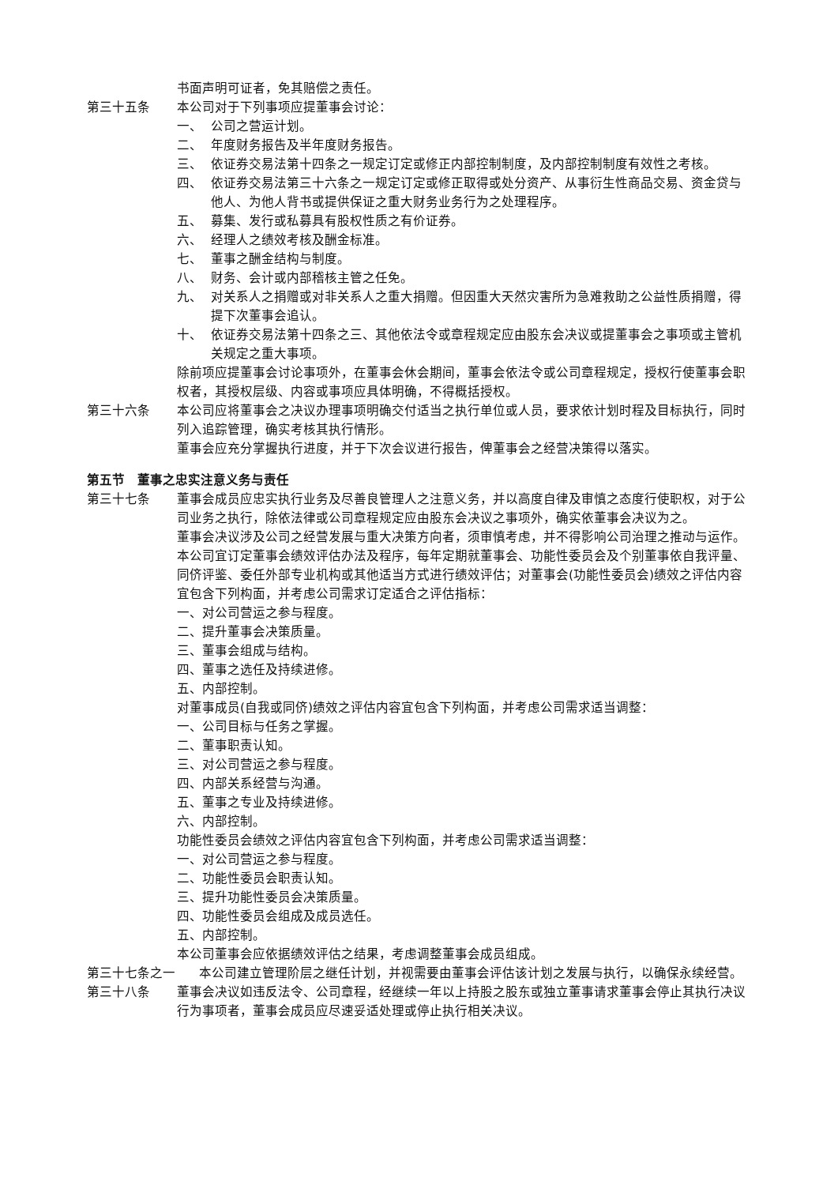书面声明可证者，免其赔偿之责任。
第三十五条 本公司对于下列事项应提董事会讨论：
一、 公司之营运计划。
二、 年度财务报告及半年度财务报告。
三、 依证券交易法第十四条之一规定订定或修正内部控制制度，及内部控制制度有效性之考核。
四、 依证券交易法第三十六条之一规定订定或修正取得或处分资产、从事衍生性商品交易、资金贷与他人、为他人背书或提供保证之重大财务业务行为之处理程序。
五、 募集、发行或私募具有股权性质之有价证券。
六、 经理人之绩效考核及酬金标准。
七、 董事之酬金结构与制度。
八、 财务、会计或内部稽核主管之任免。
九、 对关系人之捐赠或对非关系人之重大捐赠。但因重大天然灾害所为急难救助之公益性质捐赠，得提下次董事会追认。
十、 依证券交易法第十四条之三、其他依法令或章程规定应由股东会决议或提董事会之事项或主管机关规定之重大事项。
除前项应提董事会讨论事项外，在董事会休会期间，董事会依法令或公司章程规定，授权行使董事会职权者，其授权层级、内容或事项应具体明确，不得概括授权。
第三十六条 本公司应将董事会之决议办理事项明确交付适当之执行单位或人员，要求依计划时程及目标执行，同时列入追踪管理，确实考核其执行情形。
董事会应充分掌握执行进度，并于下次会议进行报告，俾董事会之经营决策得以落实。
第五节　董事之忠实注意义务与责任
第三十七条 董事会成员应忠实执行业务及尽善良管理人之注意义务，并以高度自律及审慎之态度行使职权，对于公司业务之执行，除依法律或公司章程规定应由股东会决议之事项外，确实依董事会决议为之。
董事会决议涉及公司之经营发展与重大决策方向者，须审慎考虑，并不得影响公司治理之推动与运作。
本公司宜订定董事会绩效评估办法及程序，每年定期就董事会、功能性委员会及个别董事依自我评量、同侪评鉴、委任外部专业机构或其他适当方式进行绩效评估；对董事会(功能性委员会)绩效之评估内容宜包含下列构面，并考虑公司需求订定适合之评估指标：
一、对公司营运之参与程度。
二、提升董事会决策质量。
三、董事会组成与结构。
四、董事之选任及持续进修。
五、内部控制。
对董事成员(自我或同侪)绩效之评估内容宜包含下列构面，并考虑公司需求适当调整：
一、公司目标与任务之掌握。
二、董事职责认知。
三、对公司营运之参与程度。
四、内部关系经营与沟通。
五、董事之专业及持续进修。
六、内部控制。
功能性委员会绩效之评估内容宜包含下列构面，并考虑公司需求适当调整：
一、对公司营运之参与程度。
二、功能性委员会职责认知。
三、提升功能性委员会决策质量。
四、功能性委员会组成及成员选任。
五、内部控制。
本公司董事会应依据绩效评估之结果，考虑调整董事会成员组成。
第三十七条之一 本公司建立管理阶层之继任计划，并视需要由董事会评估该计划之发展与执行，以确保永续经营。
第三十八条 董事会决议如违反法令、公司章程，经继续一年以上持股之股东或独立董事请求董事会停止其执行决议行为事项者，董事会成员应尽速妥适处理或停止执行相关决议。